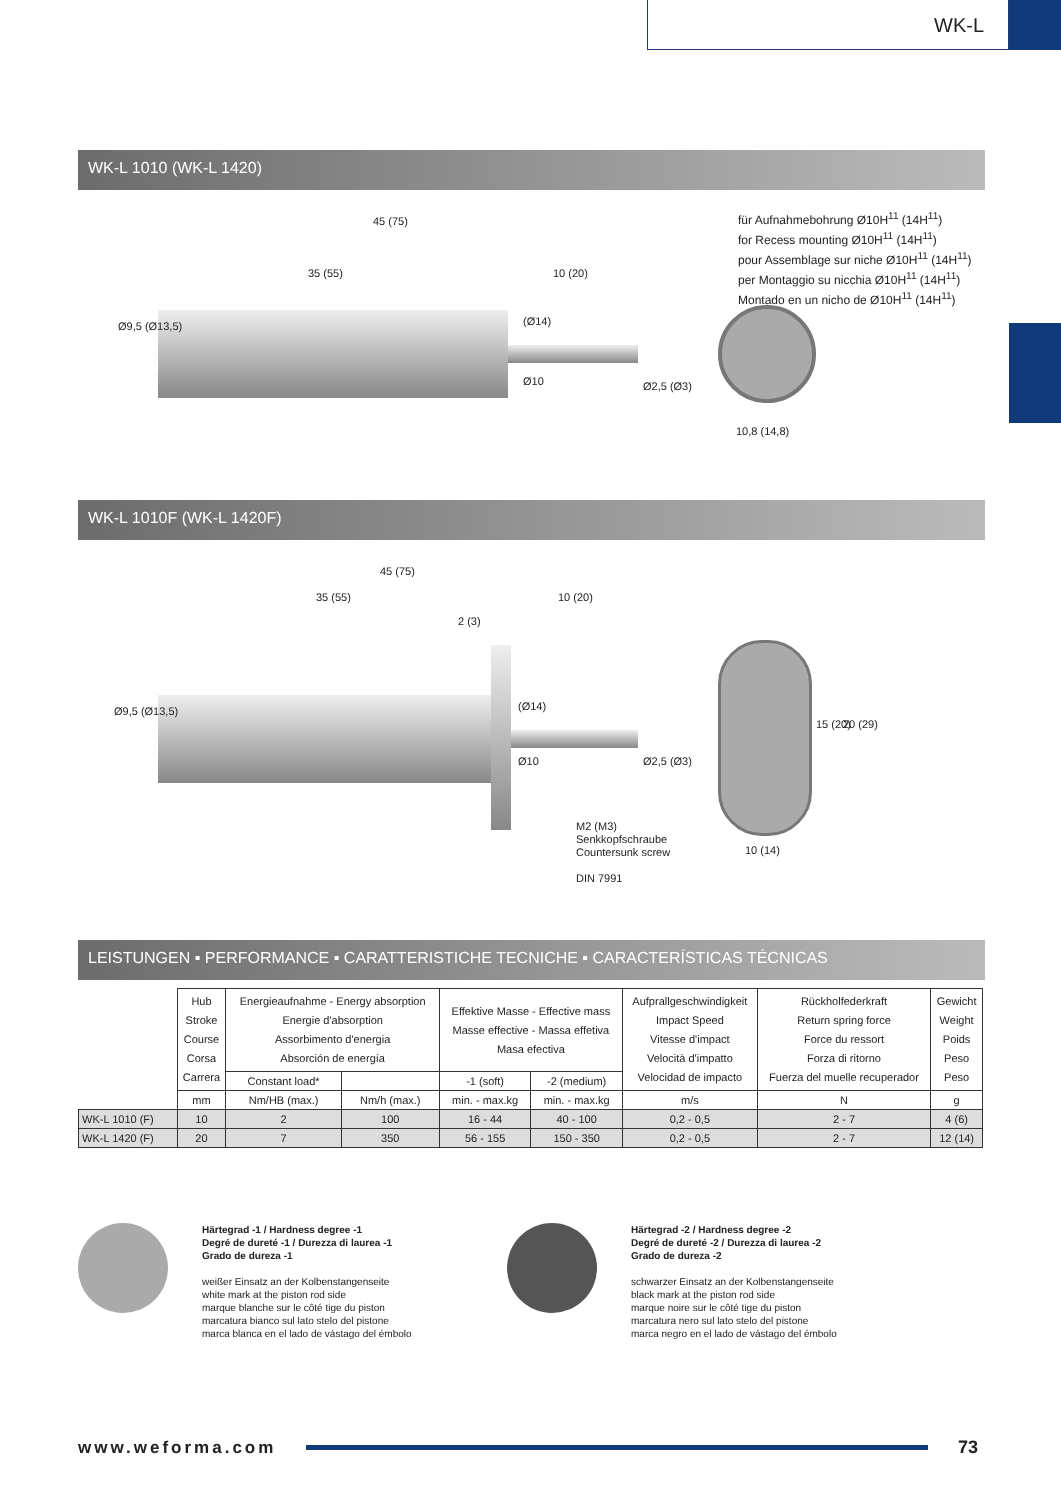WK-L
WK-L 1010 (WK-L 1420)
45 (75)
35 (55) 10 (20)
Ø9,5 (Ø13,5) (Ø14)
Ø10 Ø2,5 (Ø3)
für Aufnahmebohrung Ø10H<sup>11</sup> (14H<sup>11</sup>)
for Recess mounting Ø10H<sup>11</sup> (14H<sup>11</sup>)
pour Assemblage sur niche Ø10H<sup>11</sup> (14H<sup>11</sup>)
per Montaggio su nicchia Ø10H<sup>11</sup> (14H<sup>11</sup>)
Montado en un nicho de Ø10H<sup>11</sup> (14H<sup>11</sup>)
10,8 (14,8)
WK-L 1010F (WK-L 1420F)
45 (75)
35 (55) 10 (20)
2 (3)
Ø9,5 (Ø13,5) (Ø14)
Ø10 Ø2,5 (Ø3)
M2 (M3)
Senkkopfschraube
Countersunk screw
DIN 7991
15 (20) 20 (29)
10 (14)
LEISTUNGEN ▪ PERFORMANCE ▪ CARATTERISTICHE TECNICHE ▪ CARACTERÍSTICAS TÉCNICAS
| | Hub Stroke Course Corsa Carrera | Energieaufnahme - Energy absorption Energie d'absorption Assorbimento d'energia Absorción de energía | | Effektive Masse - Effective mass Masse effective - Massa effetiva Masa efectiva | | Aufprallgeschwindigkeit Impact Speed Vitesse d'impact Velocità d'impatto Velocidad de impacto | Rückholfederkraft Return spring force Force du ressort Forza di ritorno Fuerza del muelle recuperador | Gewicht Weight Poids Peso Peso |
| | | Constant load* | | -1 (soft) | -2 (medium) | | | |
| | mm | Nm/HB (max.) | Nm/h (max.) | min. - max.kg | min. - max.kg | m/s | N | g |
| WK-L 1010 (F) | 10 | 2 | 100 | 16 - 44 | 40 - 100 | 0,2 - 0,5 | 2 - 7 | 4 (6) |
| WK-L 1420 (F) | 20 | 7 | 350 | 56 - 155 | 150 - 350 | 0,2 - 0,5 | 2 - 7 | 12 (14) |
Härtegrad -1 / Hardness degree -1
Degré de dureté -1 / Durezza di laurea -1
Grado de dureza -1
weißer Einsatz an der Kolbenstangenseite
white mark at the piston rod side
marque blanche sur le côté tige du piston
marcatura bianco sul lato stelo del pistone
marca blanca en el lado de vástago del émbolo
Härtegrad -2 / Hardness degree -2
Degré de dureté -2 / Durezza di laurea -2
Grado de dureza -2
schwarzer Einsatz an der Kolbenstangenseite
black mark at the piston rod side
marque noire sur le côté tige du piston
marcatura nero sul lato stelo del pistone
marca negro en el lado de vástago del émbolo
www.weforma.com 73